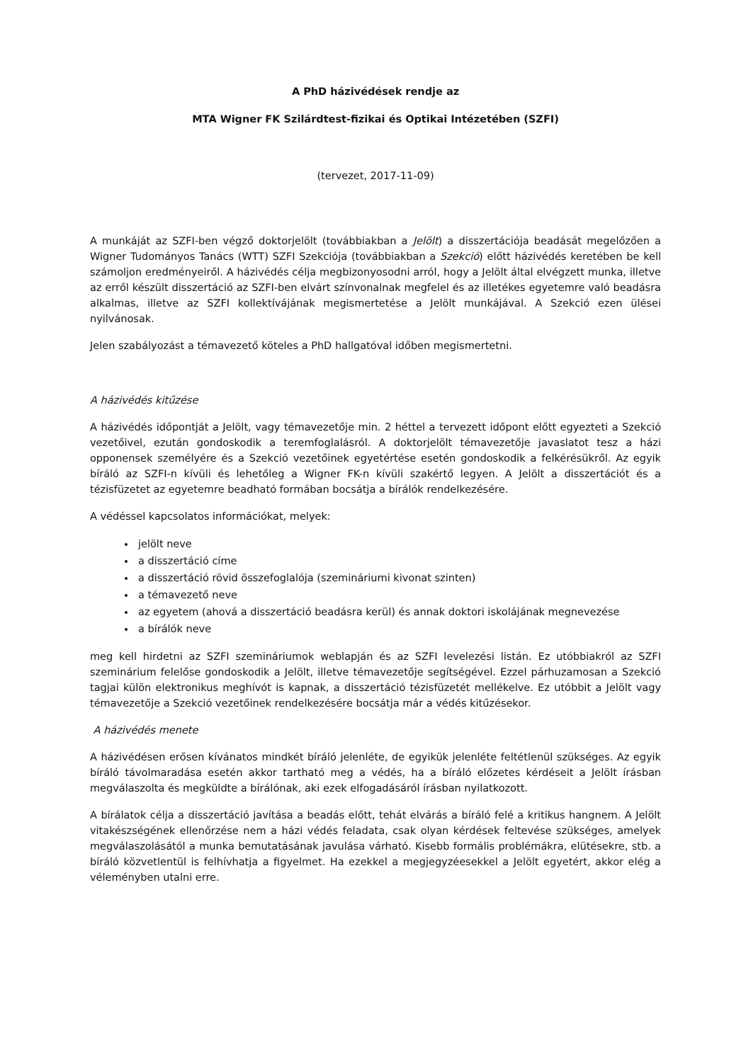A PhD házivédések rendje az
MTA Wigner FK Szilárdtest-fizikai és Optikai Intézetében (SZFI)
(tervezet, 2017-11-09)
A munkáját az SZFI-ben végző doktorjelölt (továbbiakban a Jelölt) a disszertációja beadását megelőzően a Wigner Tudományos Tanács (WTT) SZFI Szekciója (továbbiakban a Szekció) előtt házivédés keretében be kell számoljon eredményeiről. A házivédés célja megbizonyosodni arról, hogy a Jelölt által elvégzett munka, illetve az erről készült disszertáció az SZFI-ben elvárt színvonalnak megfelel és az illetékes egyetemre való beadásra alkalmas, illetve az SZFI kollektívájának megismertetése a Jelölt munkájával. A Szekció ezen ülései nyilvánosak.
Jelen szabályozást a témavezető köteles a PhD hallgatóval időben megismertetni.
A házivédés kitűzése
A házivédés időpontját a Jelölt, vagy témavezetője min. 2 héttel a tervezett időpont előtt egyezteti a Szekció vezetőivel, ezután gondoskodik a teremfoglalásról. A doktorjelölt témavezetője javaslatot tesz a házi opponensek személyére és a Szekció vezetőinek egyetértése esetén gondoskodik a felkérésükről. Az egyik bíráló az SZFI-n kívüli és lehetőleg a Wigner FK-n kívüli szakértő legyen. A Jelölt a disszertációt és a tézisfüzetet az egyetemre beadható formában bocsátja a bírálók rendelkezésére.
A védéssel kapcsolatos információkat, melyek:
jelölt neve
a disszertáció címe
a disszertáció rövid összefoglalója (szemináriumi kivonat szinten)
a témavezető neve
az egyetem (ahová a disszertáció beadásra kerül) és annak doktori iskolájának megnevezése
a bírálók neve
meg kell hirdetni az SZFI szemináriumok weblapján és az SZFI levelezési listán. Ez utóbbiakról az SZFI szeminárium felelőse gondoskodik a Jelölt, illetve témavezetője segítségével. Ezzel párhuzamosan a Szekció tagjai külön elektronikus meghívót is kapnak, a disszertáció tézisfüzetét mellékelve. Ez utóbbit a Jelölt vagy témavezetője a Szekció vezetőinek rendelkezésére bocsátja már a védés kitűzésekor.
A házivédés menete
A házivédésen erősen kívánatos mindkét bíráló jelenléte, de egyikük jelenléte feltétlenül szükséges. Az egyik bíráló távolmaradása esetén akkor tartható meg a védés, ha a bíráló előzetes kérdéseit a Jelölt írásban megválaszolta és megküldte a bírálónak, aki ezek elfogadásáról írásban nyilatkozott.
A bírálatok célja a disszertáció javítása a beadás előtt, tehát elvárás a bíráló felé a kritikus hangnem. A Jelölt vitakészségének ellenőrzése nem a házi védés feladata, csak olyan kérdések feltevése szükséges, amelyek megválaszolásától a munka bemutatásának javulása várható. Kisebb formális problémákra, elütésekre, stb. a bíráló közvetlentül is felhívhatja a figyelmet. Ha ezekkel a megjegyzéesekkel a Jelölt egyetért, akkor elég a véleményben utalni erre.